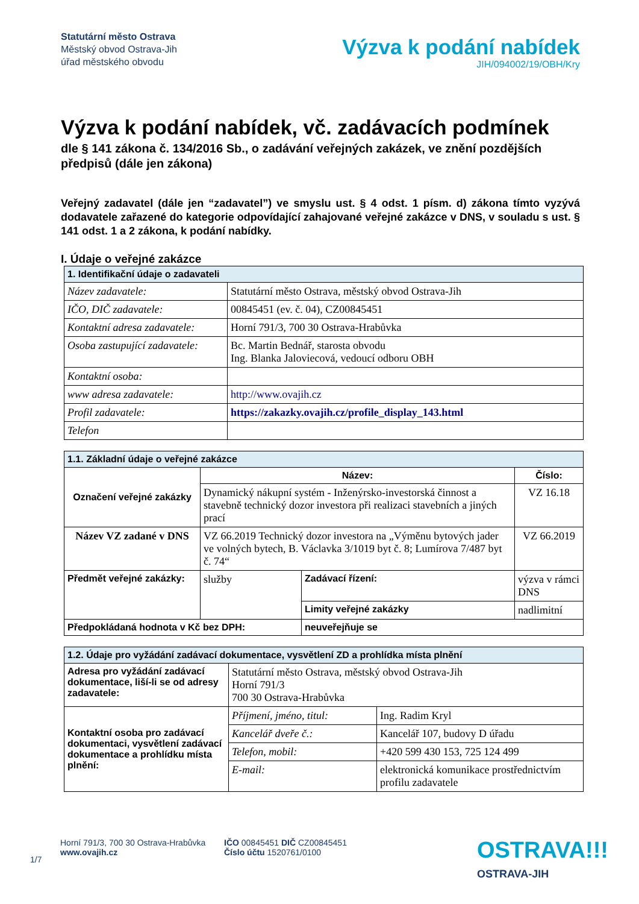Statutární město Ostrava
Městský obvod Ostrava-Jih
úřad městského obvodu
Výzva k podání nabídek
JIH/094002/19/OBH/Kry
Výzva k podání nabídek, vč. zadávacích podmínek
dle § 141 zákona č. 134/2016 Sb., o zadávání veřejných zakázek, ve znění pozdějších předpisů (dále jen zákona)
Veřejný zadavatel (dále jen “zadavatel”) ve smyslu ust. § 4 odst. 1 písm. d) zákona tímto vyzývá dodavatele zařazené do kategorie odpovídající zahajované veřejné zakázce v DNS, v souladu s ust. § 141 odst. 1 a 2 zákona, k podání nabídky.
I. Údaje o veřejné zakázce
| 1. Identifikační údaje o zadavateli | |
| Název zadavatele: | Statutární město Ostrava, městský obvod Ostrava-Jih |
| IČO, DIČ zadavatele: | 00845451 (ev. č. 04), CZ00845451 |
| Kontaktní adresa zadavatele: | Horní 791/3, 700 30 Ostrava-Hrabůvka |
| Osoba zastupující zadavatele: | Bc. Martin Bednář, starosta obvodu Ing. Blanka Jaloviecová, vedoucí odboru OBH |
| Kontaktní osoba: | |
| www adresa zadavatele: | http://www.ovajih.cz |
| Profil zadavatele: | https://zakazky.ovajih.cz/profile_display_143.html |
| Telefon | |
| 1.1. Základní údaje o veřejné zakázce | | | | |
| Označení veřejné zakázky | Název: | | | Číslo: |
| | Dynamický nákupní systém - Inženýrsko-investorská činnost a stavebně technický dozor investora při realizaci stavebních a jiných prací | | | VZ 16.18 |
| Název VZ zadané v DNS | VZ 66.2019 Technický dozor investora na „Výměnu bytových jader ve volných bytech, B. Václavka 3/1019 byt č. 8; Lumírova 7/487 byt č. 74“ | | | VZ 66.2019 |
| Předmět veřejné zakázky: | služby | Zadávací řízení: | výzva v rámci DNS | |
| | | Limity veřejné zakázky | nadlimitní | |
| Předpokládaná hodnota v Kč bez DPH: | | neuveřejňuje se | | |
| 1.2. Údaje pro vyžádání zadávací dokumentace, vysvětlení ZD a prohlídka místa plnění | | |
| Adresa pro vyžádání zadávací dokumentace, liší-li se od adresy zadavatele: | Statutární město Ostrava, městský obvod Ostrava-Jih Horní 791/3 700 30 Ostrava-Hrabůvka | |
| Kontaktní osoba pro zadávací dokumentaci, vysvětlení zadávací dokumentace a prohlídku místa plnění: | Příjmení, jméno, titul: | Ing. Radim Kryl |
| | Kancelář dveře č.: | Kancelář 107, budovy D úřadu |
| | Telefon, mobil: | +420 599 430 153, 725 124 499 |
| | E-mail: | elektronická komunikace prostřednictvím profilu zadavatele |
1/7
Horní 791/3, 700 30 Ostrava-Hrabůvka
www.ovajih.cz
IČO 00845451 DIČ CZ00845451
Číslo účtu 1520761/0100
OSTRAVA!!!
OSTRAVA-JIH